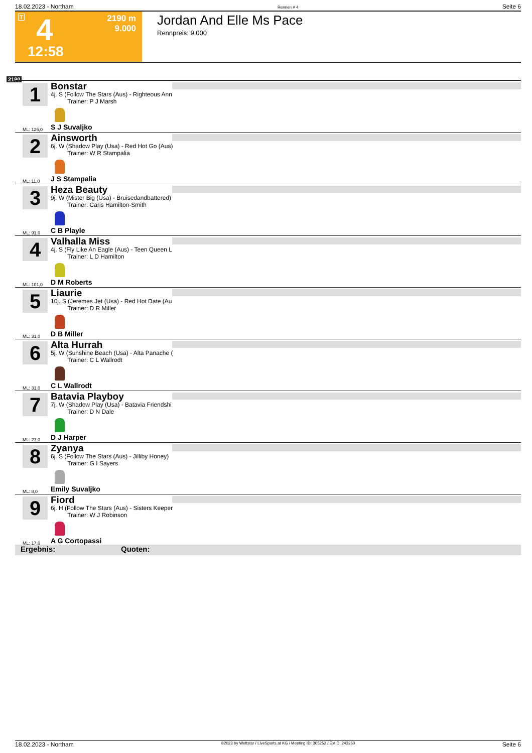18.02.2023 - Northam Rennen # 4 Seite 6
T 4
2190 m
9.000
12:58
Jordan And Elle Ms Pace
Rennpreis: 9.000
2190
1
Bonstar
4j. S (Follow The Stars (Aus) - Righteous Ann
Trainer: P J Marsh
ML: 126,0 S J Suvaljko
2
Ainsworth
6j. W (Shadow Play (Usa) - Red Hot Go (Aus)
Trainer: W R Stampalia
ML: 11,0 J S Stampalia
3
Heza Beauty
9j. W (Mister Big (Usa) - Bruisedandbattered)
Trainer: Caris Hamilton-Smith
ML: 91,0 C B Playle
4
Valhalla Miss
4j. S (Fly Like An Eagle (Aus) - Teen Queen L
Trainer: L D Hamilton
ML: 101,0 D M Roberts
5
Liaurie
10j. S (Jeremes Jet (Usa) - Red Hot Date (Au
Trainer: D R Miller
ML: 31,0 D B Miller
6
Alta Hurrah
5j. W (Sunshine Beach (Usa) - Alta Panache (
Trainer: C L Wallrodt
ML: 31,0 C L Wallrodt
7
Batavia Playboy
7j. W (Shadow Play (Usa) - Batavia Friendshi
Trainer: D N Dale
ML: 21,0 D J Harper
8
Zyanya
6j. S (Follow The Stars (Aus) - Jilliby Honey)
Trainer: G I Sayers
ML: 8,0 Emily Suvaljko
9
Fiord
6j. H (Follow The Stars (Aus) - Sisters Keeper
Trainer: W J Robinson
ML: 17,0 A G Cortopassi
Ergebnis: Quoten:
18.02.2023 - Northam ©2023 by Wettstar / LiveSports.at KG / Meeting ID: 305252 / ExtID: 243260 Seite 6